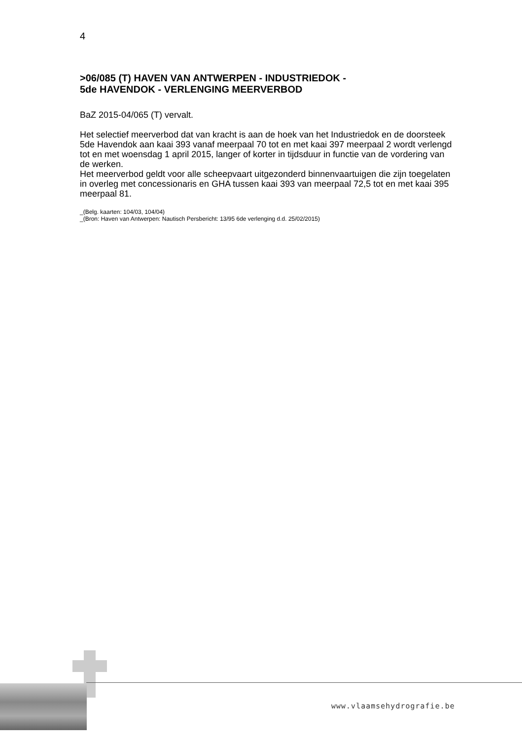4
>06/085 (T) HAVEN VAN ANTWERPEN - INDUSTRIEDOK -
5de HAVENDOK - VERLENGING MEERVERBOD
BaZ 2015-04/065 (T) vervalt.
Het selectief meerverbod dat van kracht is aan de hoek van het Industriedok en de doorsteek 5de Havendok aan kaai 393 vanaf meerpaal 70 tot en met kaai 397 meerpaal 2 wordt verlengd tot en met woensdag 1 april 2015, langer of korter in tijdsduur in functie van de vordering van de werken.
Het meerverbod geldt voor alle scheepvaart uitgezonderd binnenvaartuigen die zijn toegelaten in overleg met concessionaris en GHA tussen kaai 393 van meerpaal 72,5 tot en met kaai 395 meerpaal 81.
_(Belg. kaarten: 104/03, 104/04)
_(Bron: Haven van Antwerpen: Nautisch Persbericht: 13/95 6de verlenging d.d. 25/02/2015)
www.vlaamsehydrografie.be